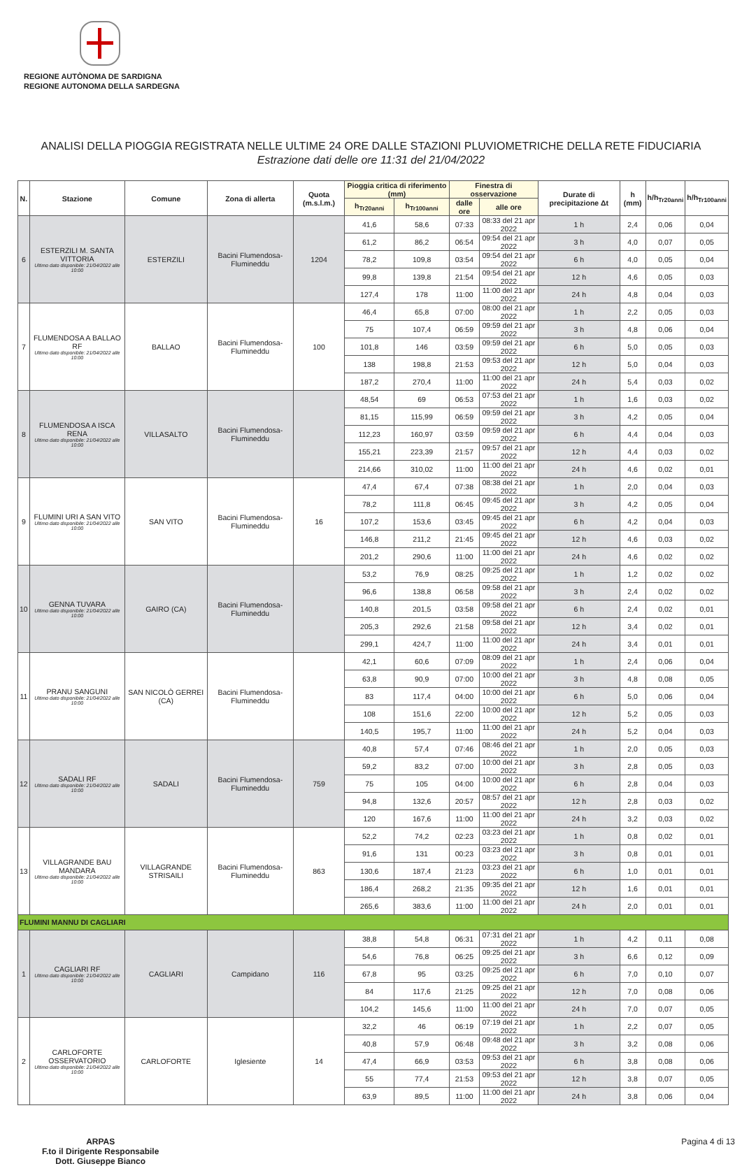REGIONE AUTÒNOMA DE SARDIGNA
REGIONE AUTONOMA DELLA SARDEGNA
ANALISI DELLA PIOGGIA REGISTRATA NELLE ULTIME 24 ORE DALLE STAZIONI PLUVIOMETRICHE DELLA RETE FIDUCIARIA
Estrazione dati delle ore 11:31 del 21/04/2022
| N. | Stazione | Comune | Zona di allerta | Quota (m.s.l.m.) | Pioggia critica di riferimento (mm) | | Finestra di osservazione | | Durate di precipitazione Δt | h (mm) | h/h<sub>Tr20anni</sub> | h/h<sub>Tr100anni</sub> |
| --- | --- | --- | --- | --- | --- | --- | --- | --- | --- | --- | --- | --- |
| | | | | | h<sub>Tr20anni</sub> | h<sub>Tr100anni</sub> | dalle ore | alle ore | | | | |
| 6 | ESTERZILI M. SANTA VITTORIA Ultimo dato disponibile: 21/04/2022 alle 10:00 | ESTERZILI | Bacini Flumendosa-Flumineddu | 1204 | 41,6 | 58,6 | 07:33 | 08:33 del 21 apr 2022 | 1 h | 2,4 | 0,06 | 0,04 |
| | | | | | 61,2 | 86,2 | 06:54 | 09:54 del 21 apr 2022 | 3 h | 4,0 | 0,07 | 0,05 |
| | | | | | 78,2 | 109,8 | 03:54 | 09:54 del 21 apr 2022 | 6 h | 4,0 | 0,05 | 0,04 |
| | | | | | 99,8 | 139,8 | 21:54 | 09:54 del 21 apr 2022 | 12 h | 4,6 | 0,05 | 0,03 |
| | | | | | 127,4 | 178 | 11:00 | 11:00 del 21 apr 2022 | 24 h | 4,8 | 0,04 | 0,03 |
| 7 | FLUMENDOSA A BALLAO RF Ultimo dato disponibile: 21/04/2022 alle 10:00 | BALLAO | Bacini Flumendosa-Flumineddu | 100 | 46,4 | 65,8 | 07:00 | 08:00 del 21 apr 2022 | 1 h | 2,2 | 0,05 | 0,03 |
| | | | | | 75 | 107,4 | 06:59 | 09:59 del 21 apr 2022 | 3 h | 4,8 | 0,06 | 0,04 |
| | | | | | 101,8 | 146 | 03:59 | 09:59 del 21 apr 2022 | 6 h | 5,0 | 0,05 | 0,03 |
| | | | | | 138 | 198,8 | 21:53 | 09:53 del 21 apr 2022 | 12 h | 5,0 | 0,04 | 0,03 |
| | | | | | 187,2 | 270,4 | 11:00 | 11:00 del 21 apr 2022 | 24 h | 5,4 | 0,03 | 0,02 |
| 8 | FLUMENDOSA A ISCA RENA Ultimo dato disponibile: 21/04/2022 alle 10:00 | VILLASALTO | Bacini Flumendosa-Flumineddu | | 48,54 | 69 | 06:53 | 07:53 del 21 apr 2022 | 1 h | 1,6 | 0,03 | 0,02 |
| | | | | | 81,15 | 115,99 | 06:59 | 09:59 del 21 apr 2022 | 3 h | 4,2 | 0,05 | 0,04 |
| | | | | | 112,23 | 160,97 | 03:59 | 09:59 del 21 apr 2022 | 6 h | 4,4 | 0,04 | 0,03 |
| | | | | | 155,21 | 223,39 | 21:57 | 09:57 del 21 apr 2022 | 12 h | 4,4 | 0,03 | 0,02 |
| | | | | | 214,66 | 310,02 | 11:00 | 11:00 del 21 apr 2022 | 24 h | 4,6 | 0,02 | 0,01 |
| 9 | FLUMINI URI A SAN VITO Ultimo dato disponibile: 21/04/2022 alle 10:00 | SAN VITO | Bacini Flumendosa-Flumineddu | 16 | 47,4 | 67,4 | 07:38 | 08:38 del 21 apr 2022 | 1 h | 2,0 | 0,04 | 0,03 |
| | | | | | 78,2 | 111,8 | 06:45 | 09:45 del 21 apr 2022 | 3 h | 4,2 | 0,05 | 0,04 |
| | | | | | 107,2 | 153,6 | 03:45 | 09:45 del 21 apr 2022 | 6 h | 4,2 | 0,04 | 0,03 |
| | | | | | 146,8 | 211,2 | 21:45 | 09:45 del 21 apr 2022 | 12 h | 4,6 | 0,03 | 0,02 |
| | | | | | 201,2 | 290,6 | 11:00 | 11:00 del 21 apr 2022 | 24 h | 4,6 | 0,02 | 0,02 |
| 10 | GENNA TUVARA Ultimo dato disponibile: 21/04/2022 alle 10:00 | GAIRO (CA) | Bacini Flumendosa-Flumineddu | | 53,2 | 76,9 | 08:25 | 09:25 del 21 apr 2022 | 1 h | 1,2 | 0,02 | 0,02 |
| | | | | | 96,6 | 138,8 | 06:58 | 09:58 del 21 apr 2022 | 3 h | 2,4 | 0,02 | 0,02 |
| | | | | | 140,8 | 201,5 | 03:58 | 09:58 del 21 apr 2022 | 6 h | 2,4 | 0,02 | 0,01 |
| | | | | | 205,3 | 292,6 | 21:58 | 09:58 del 21 apr 2022 | 12 h | 3,4 | 0,02 | 0,01 |
| | | | | | 299,1 | 424,7 | 11:00 | 11:00 del 21 apr 2022 | 24 h | 3,4 | 0,01 | 0,01 |
| 11 | PRANU SANGUNI Ultimo dato disponibile: 21/04/2022 alle 10:00 | SAN NICOLÒ GERREI (CA) | Bacini Flumendosa-Flumineddu | | 42,1 | 60,6 | 07:09 | 08:09 del 21 apr 2022 | 1 h | 2,4 | 0,06 | 0,04 |
| | | | | | 63,8 | 90,9 | 07:00 | 10:00 del 21 apr 2022 | 3 h | 4,8 | 0,08 | 0,05 |
| | | | | | 83 | 117,4 | 04:00 | 10:00 del 21 apr 2022 | 6 h | 5,0 | 0,06 | 0,04 |
| | | | | | 108 | 151,6 | 22:00 | 10:00 del 21 apr 2022 | 12 h | 5,2 | 0,05 | 0,03 |
| | | | | | 140,5 | 195,7 | 11:00 | 11:00 del 21 apr 2022 | 24 h | 5,2 | 0,04 | 0,03 |
| 12 | SADALI RF Ultimo dato disponibile: 21/04/2022 alle 10:00 | SADALI | Bacini Flumendosa-Flumineddu | 759 | 40,8 | 57,4 | 07:46 | 08:46 del 21 apr 2022 | 1 h | 2,0 | 0,05 | 0,03 |
| | | | | | 59,2 | 83,2 | 07:00 | 10:00 del 21 apr 2022 | 3 h | 2,8 | 0,05 | 0,03 |
| | | | | | 75 | 105 | 04:00 | 10:00 del 21 apr 2022 | 6 h | 2,8 | 0,04 | 0,03 |
| | | | | | 94,8 | 132,6 | 20:57 | 08:57 del 21 apr 2022 | 12 h | 2,8 | 0,03 | 0,02 |
| | | | | | 120 | 167,6 | 11:00 | 11:00 del 21 apr 2022 | 24 h | 3,2 | 0,03 | 0,02 |
| 13 | VILLAGRANDE BAU MANDARA Ultimo dato disponibile: 21/04/2022 alle 10:00 | VILLAGRANDE STRISAILI | Bacini Flumendosa-Flumineddu | 863 | 52,2 | 74,2 | 02:23 | 03:23 del 21 apr 2022 | 1 h | 0,8 | 0,02 | 0,01 |
| | | | | | 91,6 | 131 | 00:23 | 03:23 del 21 apr 2022 | 3 h | 0,8 | 0,01 | 0,01 |
| | | | | | 130,6 | 187,4 | 21:23 | 03:23 del 21 apr 2022 | 6 h | 1,0 | 0,01 | 0,01 |
| | | | | | 186,4 | 268,2 | 21:35 | 09:35 del 21 apr 2022 | 12 h | 1,6 | 0,01 | 0,01 |
| | | | | | 265,6 | 383,6 | 11:00 | 11:00 del 21 apr 2022 | 24 h | 2,0 | 0,01 | 0,01 |
| FLUMINI MANNU DI CAGLIARI | | | | | | | | | | | | |
| 1 | CAGLIARI RF Ultimo dato disponibile: 21/04/2022 alle 10:00 | CAGLIARI | Campidano | 116 | 38,8 | 54,8 | 06:31 | 07:31 del 21 apr 2022 | 1 h | 4,2 | 0,11 | 0,08 |
| | | | | | 54,6 | 76,8 | 06:25 | 09:25 del 21 apr 2022 | 3 h | 6,6 | 0,12 | 0,09 |
| | | | | | 67,8 | 95 | 03:25 | 09:25 del 21 apr 2022 | 6 h | 7,0 | 0,10 | 0,07 |
| | | | | | 84 | 117,6 | 21:25 | 09:25 del 21 apr 2022 | 12 h | 7,0 | 0,08 | 0,06 |
| | | | | | 104,2 | 145,6 | 11:00 | 11:00 del 21 apr 2022 | 24 h | 7,0 | 0,07 | 0,05 |
| 2 | CARLOFORTE OSSERVATORIO Ultimo dato disponibile: 21/04/2022 alle 10:00 | CARLOFORTE | Iglesiente | 14 | 32,2 | 46 | 06:19 | 07:19 del 21 apr 2022 | 1 h | 2,2 | 0,07 | 0,05 |
| | | | | | 40,8 | 57,9 | 06:48 | 09:48 del 21 apr 2022 | 3 h | 3,2 | 0,08 | 0,06 |
| | | | | | 47,4 | 66,9 | 03:53 | 09:53 del 21 apr 2022 | 6 h | 3,8 | 0,08 | 0,06 |
| | | | | | 55 | 77,4 | 21:53 | 09:53 del 21 apr 2022 | 12 h | 3,8 | 0,07 | 0,05 |
| | | | | | 63,9 | 89,5 | 11:00 | 11:00 del 21 apr 2022 | 24 h | 3,8 | 0,06 | 0,04 |
ARPAS
F.to il Dirigente Responsabile
Dott. Giuseppe Bianco
Pagina 4 di 13